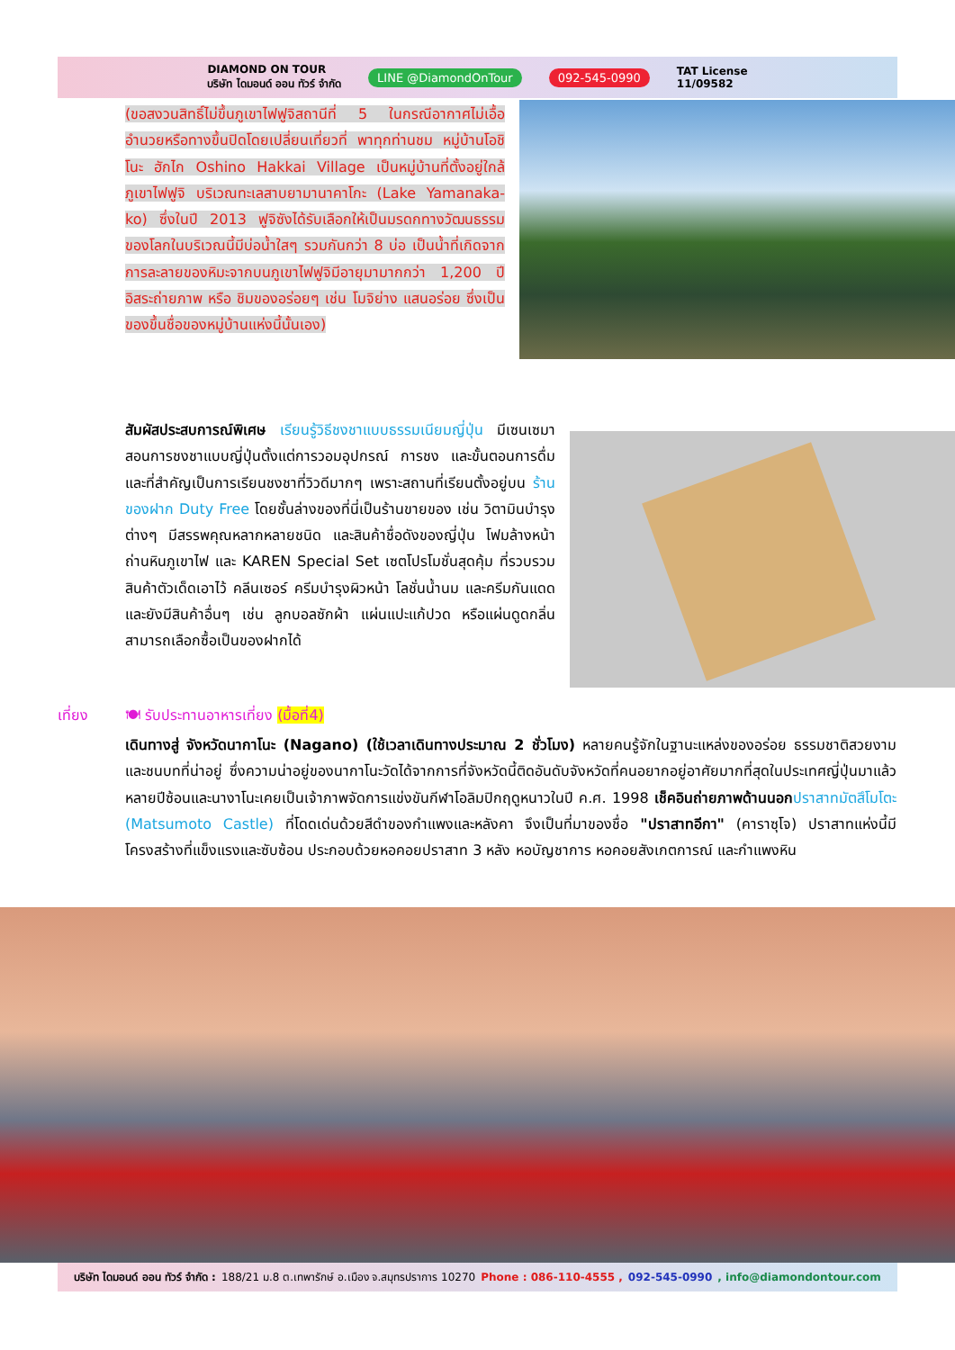DIAMOND ON TOUR
บริษัท ไดมอนด์ ออน ทัวร์ จำกัด LINE @DiamondOnTour 092-545-0990 TAT License
11/09582
(ขอสงวนสิทธิ์ไม่ขึ้นภูเขาไฟฟูจิสถานีที่ 5 ในกรณีอากาศไม่เอื้ออำนวยหรือทางขึ้นปิดโดยเปลี่ยนเที่ยวที่ พาทุกท่านชม หมู่บ้านโอชิโนะ ฮักไก Oshino Hakkai Village เป็นหมู่บ้านที่ตั้งอยู่ใกล้ภูเขาไฟฟูจิ บริเวณทะเลสาบยามานาคาโกะ (Lake Yamanaka-ko) ซึ่งในปี 2013 ฟูจิซังได้รับเลือกให้เป็นมรดกทางวัฒนธรรมของโลกในบริเวณนี้มีบ่อน้ำใสๆ รวมกันกว่า 8 บ่อ เป็นน้ำที่เกิดจากการละลายของหิมะจากบนภูเขาไฟฟูจิมีอายุมามากกว่า 1,200 ปี อิสระถ่ายภาพ หรือ ชิมของอร่อยๆ เช่น โมจิย่าง แสนอร่อย ซึ่งเป็นของขึ้นชื่อของหมู่บ้านแห่งนี้นั้นเอง)
สัมผัสประสบการณ์พิเศษ เรียนรู้วิธีชงชาแบบธรรมเนียมญี่ปุ่น มีเซนเซมาสอนการชงชาแบบญี่ปุ่นตั้งแต่การวอมอุปกรณ์ การชง และขั้นตอนการดื่ม และที่สำคัญเป็นการเรียนชงชาที่วิวดีมากๆ เพราะสถานที่เรียนตั้งอยู่บน ร้านของฝาก Duty Free โดยชั้นล่างของที่นี่เป็นร้านขายของ เช่น วิตามินบำรุงต่างๆ มีสรรพคุณหลากหลายชนิด และสินค้าชื่อดังของญี่ปุ่น โฟมล้างหน้าถ่านหินภูเขาไฟ และ KAREN Special Set เซตโปรโมชั่นสุดคุ้ม ที่รวบรวมสินค้าตัวเด็ดเอาไว้ คลีนเซอร์ ครีมบำรุงผิวหน้า โลชั่นน้ำนม และครีมกันแดด และยังมีสินค้าอื่นๆ เช่น ลูกบอลซักผ้า แผ่นแปะแก้ปวด หรือแผ่นดูดกลิ่น สามารถเลือกซื้อเป็นของฝากได้
เที่ยง 🍽 รับประทานอาหารเที่ยง (มื้อที่4)
เดินทางสู่ จังหวัดนากาโนะ (Nagano) (ใช้เวลาเดินทางประมาณ 2 ชั่วโมง) หลายคนรู้จักในฐานะแหล่งของอร่อย ธรรมชาติสวยงาม และชนบทที่น่าอยู่ ซึ่งความน่าอยู่ของนากาโนะวัดได้จากการที่จังหวัดนี้ติดอันดับจังหวัดที่คนอยากอยู่อาศัยมากที่สุดในประเทศญี่ปุ่นมาแล้วหลายปีซ้อนและนางาโนะเคยเป็นเจ้าภาพจัดการแข่งขันกีฬาโอลิมปิกฤดูหนาวในปี ค.ศ. 1998 เช็คอินถ่ายภาพด้านนอก ปราสาทมัตสึโมโตะ (Matsumoto Castle) ที่โดดเด่นด้วยสีดำของกำแพงและหลังคา จึงเป็นที่มาของชื่อ "ปราสาทอีกา" (คาราซุโจ) ปราสาทแห่งนี้มีโครงสร้างที่แข็งแรงและซับซ้อน ประกอบด้วยหอคอยปราสาท 3 หลัง หอบัญชาการ หอคอยสังเกตการณ์ และกำแพงหิน
บริษัท ไดมอนด์ ออน ทัวร์ จำกัด : 188/21 ม.8 ต.เทพารักษ์ อ.เมือง จ.สมุทรปราการ 10270 Phone : 086-110-4555 , 092-545-0990 , info@diamondontour.com